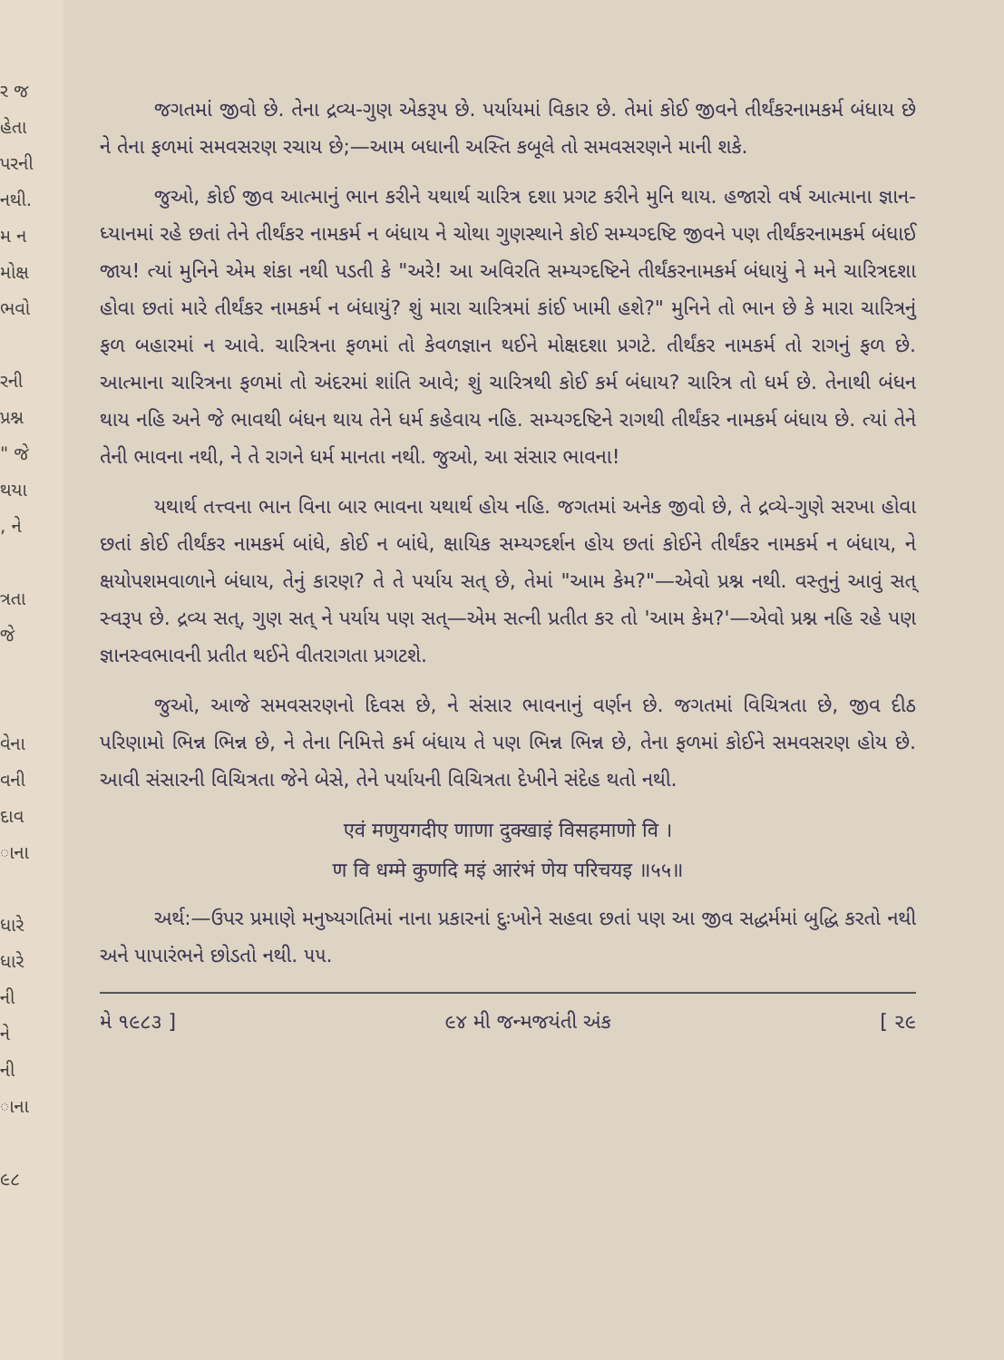ર જ
હેતા
પરની
નથી.
મ ન
મોક્ષ
ભવો
રની
પ્રશ્ન
" જે
થયા
, ને
ત્રતા
જે
વેના
વની
દાવ
ાના
ધારે
ધારે
ની
ને
ની
ાના
૯૮
જગતમાં જીવો છે. તેના દ્રવ્ય-ગુણ એકરૂપ છે. પર્યાયમાં વિકાર છે. તેમાં કોઈ જીવને તીર્થંકરનામકર્મ બંધાય છે ને તેના ફળમાં સમવસરણ રચાય છે;—આમ બધાની અસ્તિ કબૂલે તો સમવસરણને માની શકે.
જુઓ, કોઈ જીવ આત્માનું ભાન કરીને યથાર્થ ચારિત્ર દશા પ્રગટ કરીને મુનિ થાય. હજારો વર્ષ આત્માના જ્ઞાન-ધ્યાનમાં રહે છતાં તેને તીર્થંકર નામકર્મ ન બંધાય ને ચોથા ગુણસ્થાને કોઈ સમ્યગ્દષ્ટિ જીવને પણ તીર્થંકરનામકર્મ બંધાઈ જાય! ત્યાં મુનિને એમ શંકા નથી પડતી કે "અરે! આ અવિરતિ સમ્યગ્દષ્ટિને તીર્થંકરનામકર્મ બંધાયું ને મને ચારિત્રદશા હોવા છતાં મારે તીર્થંકર નામકર્મ ન બંધાયું? શું મારા ચારિત્રમાં કાંઈ ખામી હશે?" મુનિને તો ભાન છે કે મારા ચારિત્રનું ફળ બહારમાં ન આવે. ચારિત્રના ફળમાં તો કેવળજ્ઞાન થઈને મોક્ષદશા પ્રગટે. તીર્થંકર નામકર્મ તો રાગનું ફળ છે. આત્માના ચારિત્રના ફળમાં તો અંદરમાં શાંતિ આવે; શું ચારિત્રથી કોઈ કર્મ બંધાય? ચારિત્ર તો ધર્મ છે. તેનાથી બંધન થાય નહિ અને જે ભાવથી બંધન થાય તેને ધર્મ કહેવાય નહિ. સમ્યગ્દષ્ટિને રાગથી તીર્થંકર નામકર્મ બંધાય છે. ત્યાં તેને તેની ભાવના નથી, ને તે રાગને ધર્મ માનતા નથી. જુઓ, આ સંસાર ભાવના!
યથાર્થ તત્ત્વના ભાન વિના બાર ભાવના યથાર્થ હોય નહિ. જગતમાં અનેક જીવો છે, તે દ્રવ્યે-ગુણે સરખા હોવા છતાં કોઈ તીર્થંકર નામકર્મ બાંધે, કોઈ ન બાંધે, ક્ષાયિક સમ્યગ્દર્શન હોય છતાં કોઈને તીર્થંકર નામકર્મ ન બંધાય, ને ક્ષયોપશમવાળાને બંધાય, તેનું કારણ? તે તે પર્યાય સત્ છે, તેમાં "આમ કેમ?"—એવો પ્રશ્ન નથી. વસ્તુનું આવું સત્ સ્વરૂપ છે. દ્રવ્ય સત્, ગુણ સત્ ને પર્યાય પણ સત્—એમ સત્ની પ્રતીત કર તો 'આમ કેમ?'—એવો પ્રશ્ન નહિ રહે પણ જ્ઞાનસ્વભાવની પ્રતીત થઈને વીતરાગતા પ્રગટશે.
જુઓ, આજે સમવસરણનો દિવસ છે, ને સંસાર ભાવનાનું વર્ણન છે. જગતમાં વિચિત્રતા છે, જીવ દીઠ પરિણામો ભિન્ન ભિન્ન છે, ને તેના નિમિત્તે કર્મ બંધાય તે પણ ભિન્ન ભિન્ન છે, તેના ફળમાં કોઈને સમવસરણ હોય છે. આવી સંસારની વિચિત્રતા જેને બેસે, તેને પર્યાયની વિચિત્રતા દેખીને સંદેહ થતો નથી.
एवं मणुयगदीए णाणा दुक्खाइं विसहमाणो वि ।
ण वि धम्मे कुणदि मइं आरंभं णेय परिचयइ ॥५५॥
અર્થ:—ઉપર પ્રમાણે મનુષ્યગતિમાં નાના પ્રકારનાં દુઃખોને સહવા છતાં પણ આ જીવ સદ્ધર્મમાં બુદ્ધિ કરતો નથી અને પાપારંભને છોડતો નથી. ૫૫.
મે ૧૯૮૩ ] ૯૪ મી જન્મજયંતી અંક [ ૨૯